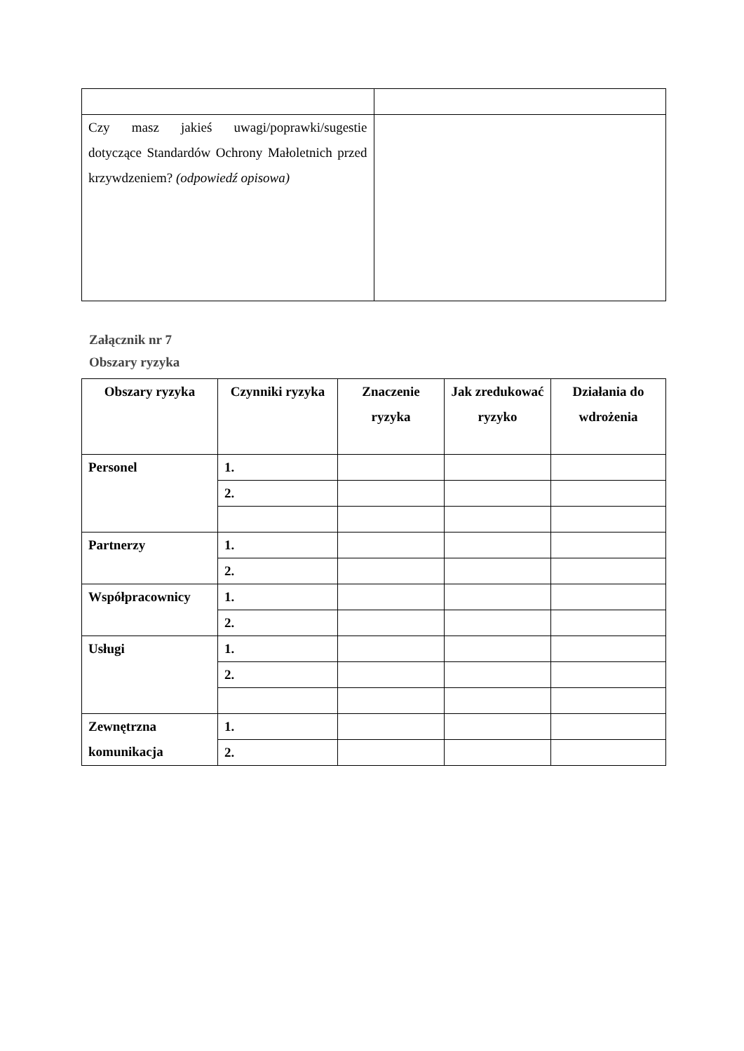| Czy masz jakieś uwagi/poprawki/sugestie dotyczące Standardów Ochrony Małoletnich przed krzywdzeniem? (odpowiedź opisowa) | |
Załącznik nr 7
Obszary ryzyka
| Obszary ryzyka | Czynniki ryzyka | Znaczenie ryzyka | Jak zredukować ryzyko | Działania do wdrożenia |
| --- | --- | --- | --- | --- |
| Personel | 1. | | | |
| | 2. | | | |
| Partnerzy | 1. | | | |
| | 2. | | | |
| Współpracownicy | 1. | | | |
| | 2. | | | |
| Usługi | 1. | | | |
| | 2. | | | |
| Zewnętrzna komunikacja | 1. | | | |
| | 2. | | | |